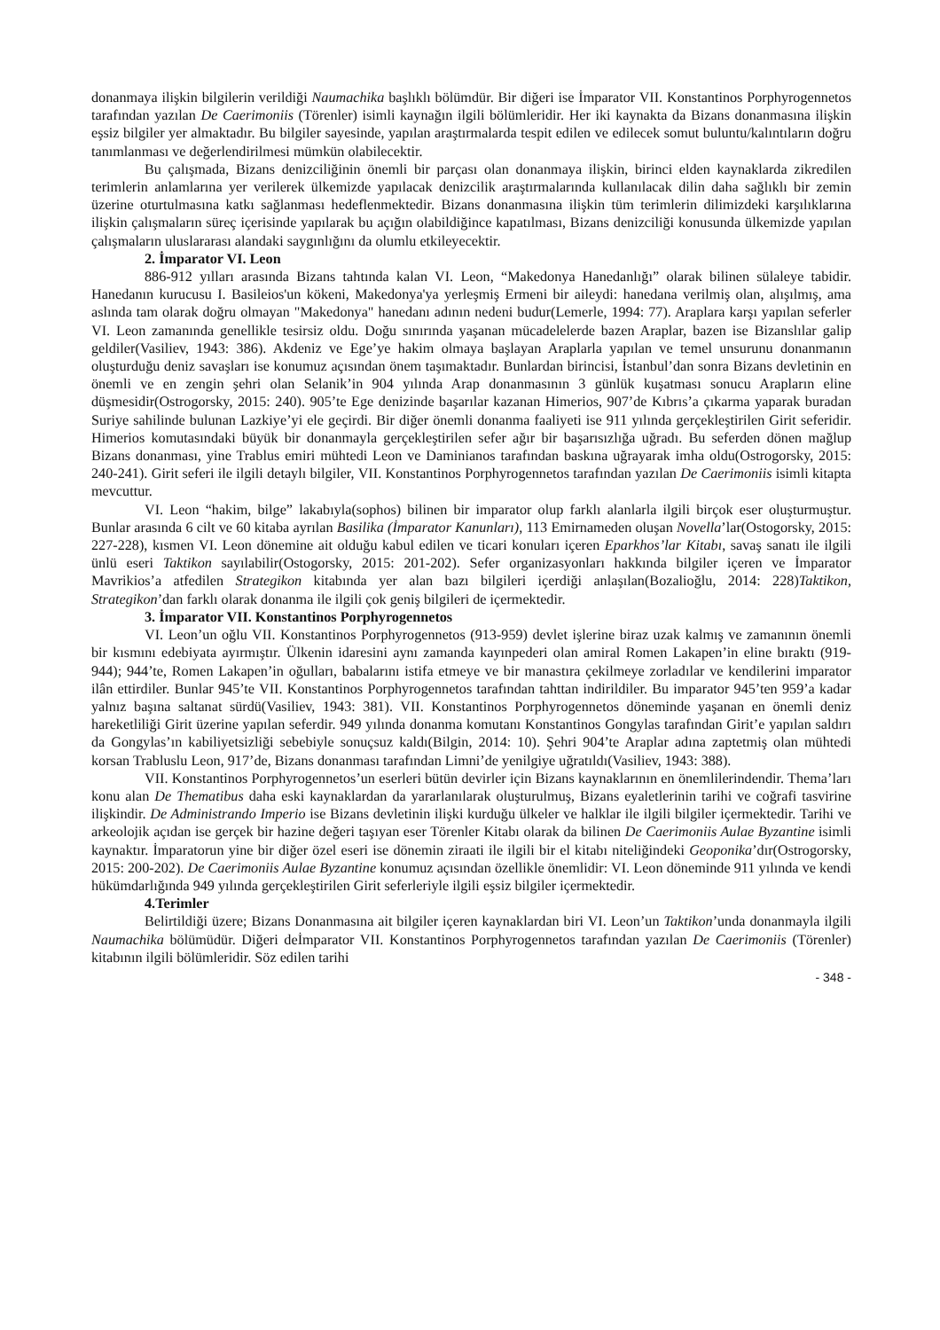donanmaya ilişkin bilgilerin verildiği Naumachika başlıklı bölümdür. Bir diğeri ise İmparator VII. Konstantinos Porphyrogennetos tarafından yazılan De Caerimoniis (Törenler) isimli kaynağın ilgili bölümleridir. Her iki kaynakta da Bizans donanmasına ilişkin eşsiz bilgiler yer almaktadır. Bu bilgiler sayesinde, yapılan araştırmalarda tespit edilen ve edilecek somut buluntu/kalıntıların doğru tanımlanması ve değerlendirilmesi mümkün olabilecektir.
Bu çalışmada, Bizans denizciliğinin önemli bir parçası olan donanmaya ilişkin, birinci elden kaynaklarda zikredilen terimlerin anlamlarına yer verilerek ülkemizde yapılacak denizcilik araştırmalarında kullanılacak dilin daha sağlıklı bir zemin üzerine oturtulmasına katkı sağlanması hedeflenmektedir. Bizans donanmasına ilişkin tüm terimlerin dilimizdeki karşılıklarına ilişkin çalışmaların süreç içerisinde yapılarak bu açığın olabildiğince kapatılması, Bizans denizciliği konusunda ülkemizde yapılan çalışmaların uluslararası alandaki saygınlığını da olumlu etkileyecektir.
2. İmparator VI. Leon
886-912 yılları arasında Bizans tahtında kalan VI. Leon, “Makedonya Hanedanlığı” olarak bilinen sülaleye tabidir. Hanedanın kurucusu I. Basileios'un kökeni, Makedonya'ya yerleşmiş Ermeni bir aileydi: hanedana verilmiş olan, alışılmış, ama aslında tam olarak doğru olmayan "Makedonya" hanedanı adının nedeni budur(Lemerle, 1994: 77). Araplara karşı yapılan seferler VI. Leon zamanında genellikle tesirsiz oldu. Doğu sınırında yaşanan mücadelelerde bazen Araplar, bazen ise Bizanslılar galip geldiler(Vasiliev, 1943: 386). Akdeniz ve Ege’ye hakim olmaya başlayan Araplarla yapılan ve temel unsurunu donanmanın oluşturduğu deniz savaşları ise konumuz açısından önem taşımaktadır. Bunlardan birincisi, İstanbul’dan sonra Bizans devletinin en önemli ve en zengin şehri olan Selanik’in 904 yılında Arap donanmasının 3 günlük kuşatması sonucu Arapların eline düşmesidir(Ostrogorsky, 2015: 240). 905’te Ege denizinde başarılar kazanan Himerios, 907’de Kıbrıs’a çıkarma yaparak buradan Suriye sahilinde bulunan Lazkiye’yi ele geçirdi. Bir diğer önemli donanma faaliyeti ise 911 yılında gerçekleştirilen Girit seferidir. Himerios komutasındaki büyük bir donanmayla gerçekleştirilen sefer ağır bir başarısızlığa uğradı. Bu seferden dönen mağlup Bizans donanması, yine Trablus emiri mühtedi Leon ve Daminianos tarafından baskına uğrayarak imha oldu(Ostrogorsky, 2015: 240-241). Girit seferi ile ilgili detaylı bilgiler, VII. Konstantinos Porphyrogennetos tarafından yazılan De Caerimoniis isimli kitapta mevcuttur.
VI. Leon “hakim, bilge” lakabıyla(sophos) bilinen bir imparator olup farklı alanlarla ilgili birçok eser oluşturmuştur. Bunlar arasında 6 cilt ve 60 kitaba ayrılan Basilika (İmparator Kanunları), 113 Emirnameden oluşan Novella’lar(Ostogorsky, 2015: 227-228), kısmen VI. Leon dönemine ait olduğu kabul edilen ve ticari konuları içeren Eparkhos’lar Kitabı, savaş sanatı ile ilgili ünlü eseri Taktikon sayılabilir(Ostogorsky, 2015: 201-202). Sefer organizasyonları hakkında bilgiler içeren ve İmparator Mavrikios’a atfedilen Strategikon kitabında yer alan bazı bilgileri içerdiği anlaşılan(Bozalioğlu, 2014: 228)Taktikon, Strategikon’dan farklı olarak donanma ile ilgili çok geniş bilgileri de içermektedir.
3. İmparator VII. Konstantinos Porphyrogennetos
VI. Leon’un oğlu VII. Konstantinos Porphyrogennetos (913-959) devlet işlerine biraz uzak kalmış ve zamanının önemli bir kısmını edebiyata ayırmıştır. Ülkenin idaresini aynı zamanda kayınpederi olan amiral Romen Lakapen’in eline bıraktı (919-944); 944’te, Romen Lakapen’in oğulları, babalarını istifa etmeye ve bir manastıra çekilmeye zorladılar ve kendilerini imparator ilân ettirdiler. Bunlar 945’te VII. Konstantinos Porphyrogennetos tarafından tahttan indirildiler. Bu imparator 945’ten 959’a kadar yalnız başına saltanat sürdü(Vasiliev, 1943: 381). VII. Konstantinos Porphyrogennetos döneminde yaşanan en önemli deniz hareketliliği Girit üzerine yapılan seferdir. 949 yılında donanma komutanı Konstantinos Gongylas tarafından Girit’e yapılan saldırı da Gongylas’ın kabiliyetsizliği sebebiyle sonuçsuz kaldı(Bilgin, 2014: 10). Şehri 904’te Araplar adına zaptetmiş olan mühtedi korsan Trabluslu Leon, 917’de, Bizans donanması tarafından Limni’de yenilgiye uğratıldı(Vasiliev, 1943: 388).
VII. Konstantinos Porphyrogennetos’un eserleri bütün devirler için Bizans kaynaklarının en önemlilerindendir. Thema’ları konu alan De Thematibus daha eski kaynaklardan da yararlanılarak oluşturulmuş, Bizans eyaletlerinin tarihi ve coğrafi tasvirine ilişkindir. De Administrando Imperio ise Bizans devletinin ilişki kurduğu ülkeler ve halklar ile ilgili bilgiler içermektedir. Tarihi ve arkeolojik açıdan ise gerçek bir hazine değeri taşıyan eser Törenler Kitabı olarak da bilinen De Caerimoniis Aulae Byzantine isimli kaynaktır. İmparatorun yine bir diğer özel eseri ise dönemin ziraati ile ilgili bir el kitabı niteliğindeki Geoponika’dır(Ostrogorsky, 2015: 200-202). De Caerimoniis Aulae Byzantine konumuz açısından özellikle önemlidir: VI. Leon döneminde 911 yılında ve kendi hükümdarlığında 949 yılında gerçekleştirilen Girit seferleriyle ilgili eşsiz bilgiler içermektedir.
4.Terimler
Belirtildiği üzere; Bizans Donanmasına ait bilgiler içeren kaynaklardan biri VI. Leon’un Taktikon’unda donanmayla ilgili Naumachika bölümüdür. Diğeri deİmparator VII. Konstantinos Porphyrogennetos tarafından yazılan De Caerimoniis (Törenler) kitabının ilgili bölümleridir. Söz edilen tarihi
- 348 -